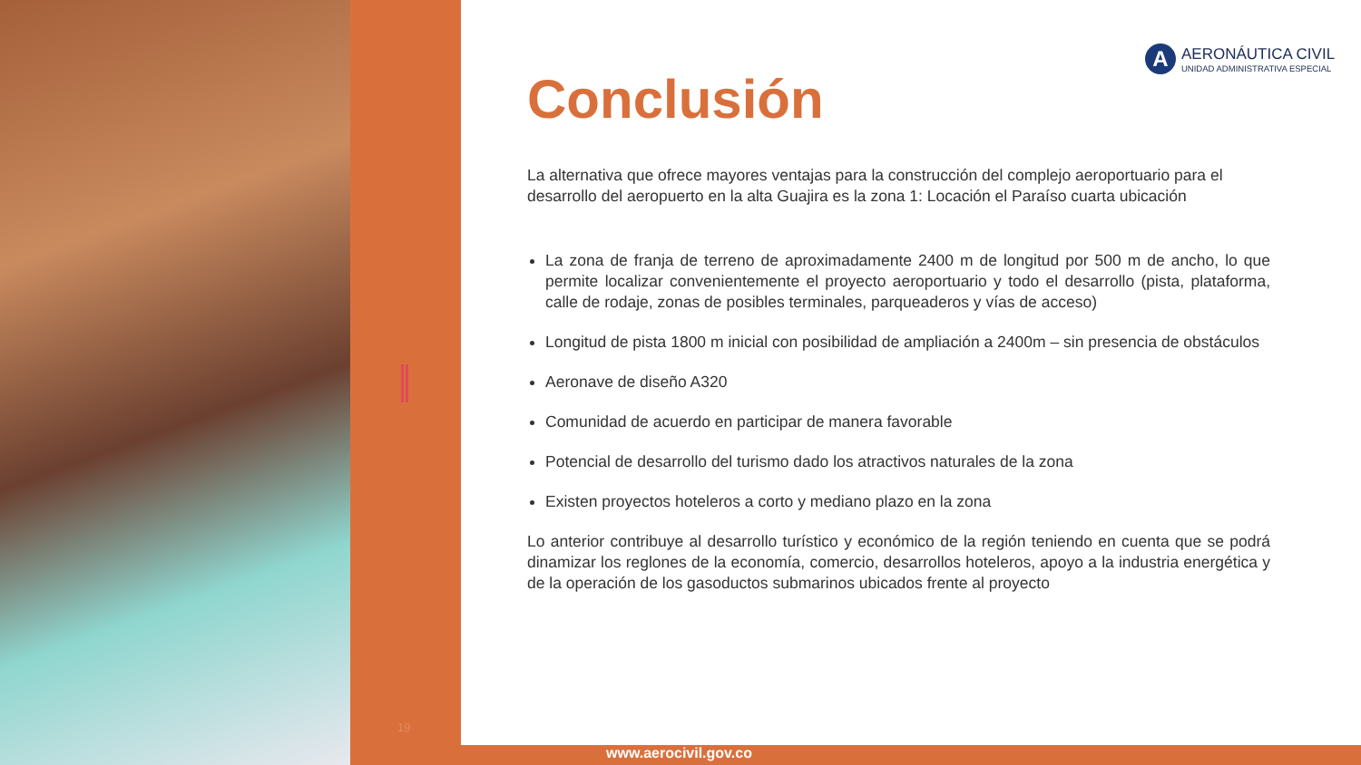19
A
AERONÁUTICA CIVIL
UNIDAD ADMINISTRATIVA ESPECIAL
Conclusión
La alternativa que ofrece mayores ventajas para la construcción del complejo aeroportuario para el desarrollo del aeropuerto en la alta Guajira es la zona 1: Locación el Paraíso cuarta ubicación
La zona de franja de terreno de aproximadamente 2400 m de longitud por 500 m de ancho, lo que permite localizar convenientemente el proyecto aeroportuario y todo el desarrollo (pista, plataforma, calle de rodaje, zonas de posibles terminales, parqueaderos y vías de acceso)
Longitud de pista 1800 m inicial con posibilidad de ampliación a 2400m – sin presencia de obstáculos
Aeronave de diseño A320
Comunidad de acuerdo en participar de manera favorable
Potencial de desarrollo del turismo dado los atractivos naturales de la zona
Existen proyectos hoteleros a corto y mediano plazo en la zona
Lo anterior contribuye al desarrollo turístico y económico de la región teniendo en cuenta que se podrá dinamizar los reglones de la economía, comercio, desarrollos hoteleros, apoyo a la industria energética y de la operación de los gasoductos submarinos ubicados frente al proyecto
www.aerocivil.gov.co